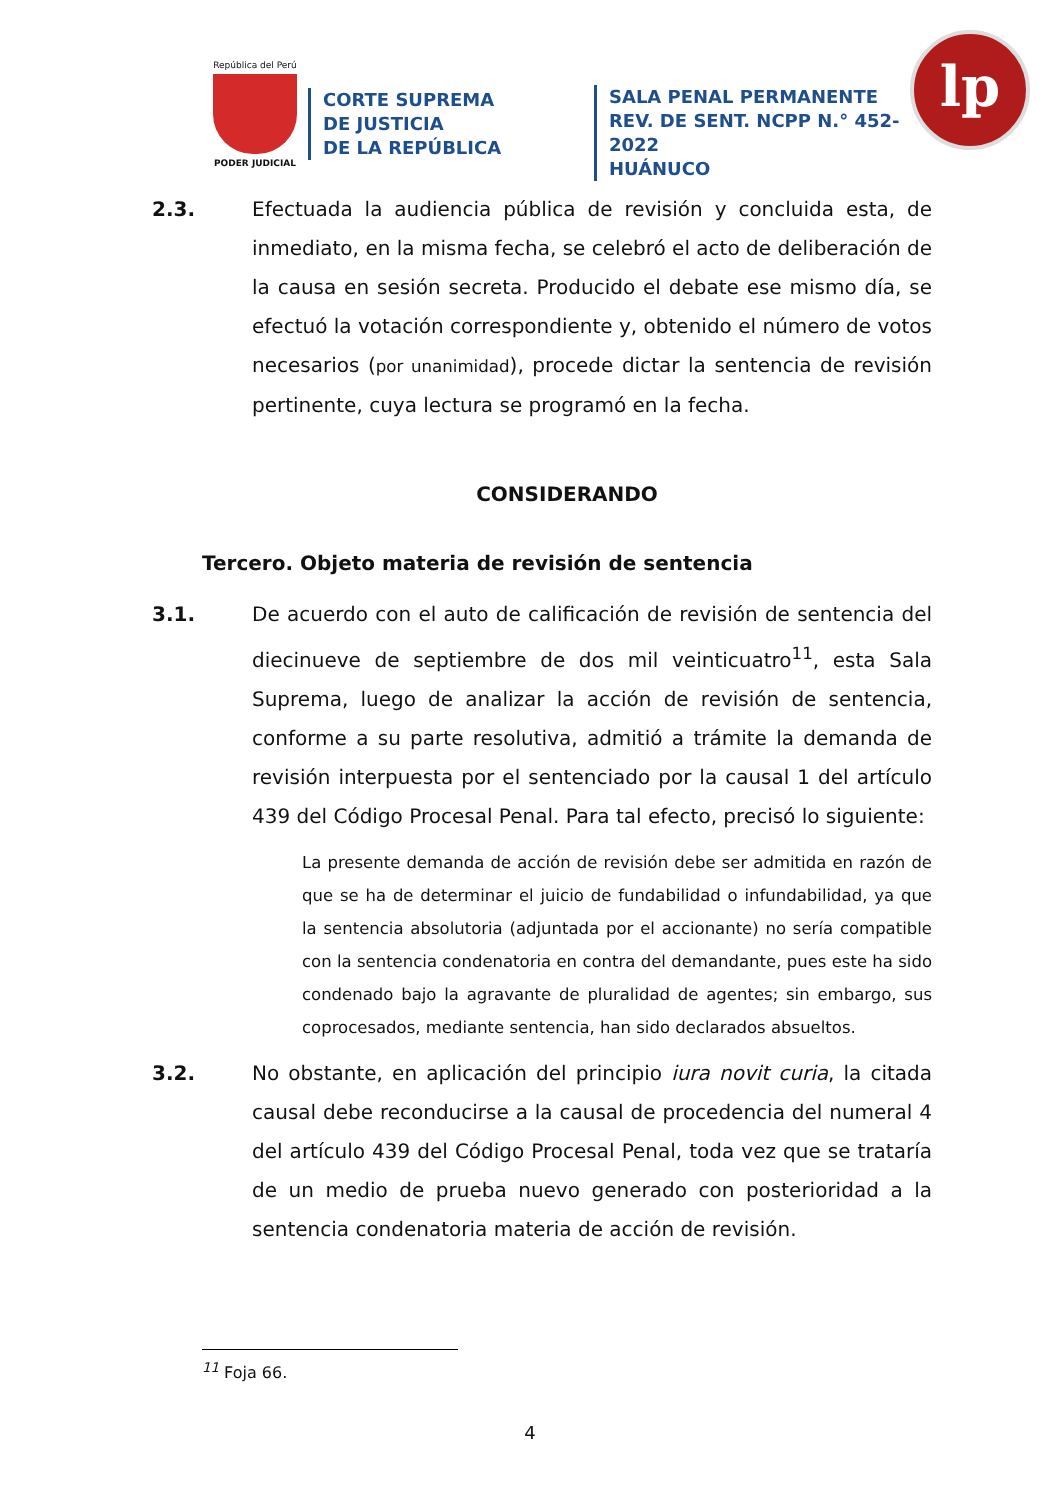República del Perú
PODER JUDICIAL
CORTE SUPREMA
DE JUSTICIA
DE LA REPÚBLICA
SALA PENAL PERMANENTE
REV. DE SENT. NCPP N.° 452-2022
HUÁNUCO
lp
2.3. Efectuada la audiencia pública de revisión y concluida esta, de inmediato, en la misma fecha, se celebró el acto de deliberación de la causa en sesión secreta. Producido el debate ese mismo día, se efectuó la votación correspondiente y, obtenido el número de votos necesarios (por unanimidad), procede dictar la sentencia de revisión pertinente, cuya lectura se programó en la fecha.
CONSIDERANDO
Tercero. Objeto materia de revisión de sentencia
3.1. De acuerdo con el auto de calificación de revisión de sentencia del diecinueve de septiembre de dos mil veinticuatro<sup>11</sup>, esta Sala Suprema, luego de analizar la acción de revisión de sentencia, conforme a su parte resolutiva, admitió a trámite la demanda de revisión interpuesta por el sentenciado por la causal 1 del artículo 439 del Código Procesal Penal. Para tal efecto, precisó lo siguiente:
La presente demanda de acción de revisión debe ser admitida en razón de que se ha de determinar el juicio de fundabilidad o infundabilidad, ya que la sentencia absolutoria (adjuntada por el accionante) no sería compatible con la sentencia condenatoria en contra del demandante, pues este ha sido condenado bajo la agravante de pluralidad de agentes; sin embargo, sus coprocesados, mediante sentencia, han sido declarados absueltos.
3.2. No obstante, en aplicación del principio iura novit curia, la citada causal debe reconducirse a la causal de procedencia del numeral 4 del artículo 439 del Código Procesal Penal, toda vez que se trataría de un medio de prueba nuevo generado con posterioridad a la sentencia condenatoria materia de acción de revisión.
<sup>11</sup> Foja 66.
4